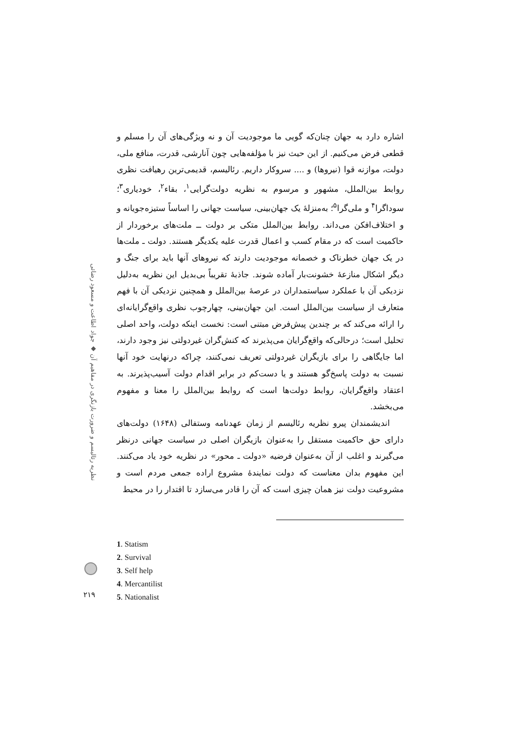اشاره دارد به جهان چنان‌که گویی ما موجودیت آن و نه ویژگی‌های آن را مسلم و قطعی فرض می‌کنیم. از این حیث نیز با مؤلفه‌هایی چون آنارشی، قدرت، منافع ملی، دولت، موازنه قوا (نیروها) و .... سروکار داریم. رئالیسم، قدیمی‌ترین رهیافت نظری روابط بین‌الملل، مشهور و مرسوم به نظریه دولت‌گرایی<sup>۱</sup>، بقاء<sup>۲</sup>، خودیاری<sup>۳</sup>؛ سوداگرا<sup>۴</sup> و ملی‌گرا<sup>۵</sup>؛ به‌منزلهٔ یک جهان‌بینی، سیاست جهانی را اساساً ستیزه‌جویانه و و اختلاف‌افکن می‌داند. روابط بین‌الملل متکی بر دولت ــ ملت‌های برخوردار از حاکمیت است که در مقام کسب و اعمال قدرت علیه یکدیگر هستند. دولت ـ ملت‌ها در یک جهان خطرناک و خصمانه موجودیت دارند که نیروهای آنها باید برای جنگ و دیگر اشکال منازعهٔ خشونت‌بار آماده شوند. جاذبهٔ تقریباً بی‌بدیل این نظریه به‌دلیل نزدیکی آن با عملکرد سیاستمداران در عرصهٔ بین‌الملل و همچنین نزدیکی آن با فهم متعارف از سیاست بین‌الملل است. این جهان‌بینی، چهارچوب نظری واقع‌گرایانه‌ای را ارائه می‌کند که بر چندین پیش‌فرض مبتنی است: نخست اینکه دولت، واحد اصلی تحلیل است؛ درحالی‌که واقع‌گرایان می‌پذیرند که کنش‌گران غیردولتی نیز وجود دارند، اما جایگاهی را برای بازیگران غیردولتی تعریف نمی‌کنند، چراکه درنهایت خود آنها نسبت به دولت پاسخ‌گو هستند و یا دست‌کم در برابر اقدام دولت آسیب‌پذیرند. به اعتقاد واقع‌گرایان، روابط دولت‌ها است که روابط بین‌الملل را معنا و مفهوم می‌بخشد.
اندیشمندان پیرو نظریه رئالیسم از زمان عهدنامه وستفالی (۱۶۴۸) دولت‌های دارای حق حاکمیت مستقل را به‌عنوان بازیگران اصلی در سیاست جهانی درنظر می‌گیرند و اغلب از آن به‌عنوان فرضیه «دولت ـ محور» در نظریه خود یاد می‌کنند. این مفهوم بدان معناست که دولت نمایندهٔ مشروع اراده جمعی مردم است و مشروعیت دولت نیز همان چیزی است که آن را قادر می‌سازد تا اقتدار را در محیط
نظریه رئالیسم و ضرورت بازنگری در مفاهیم آن ◆ جواد اطاعت و مسعود رضائی
1. Statism
2. Survival
3. Self help
4. Mercantilist
5. Nationalist
۲۱۹